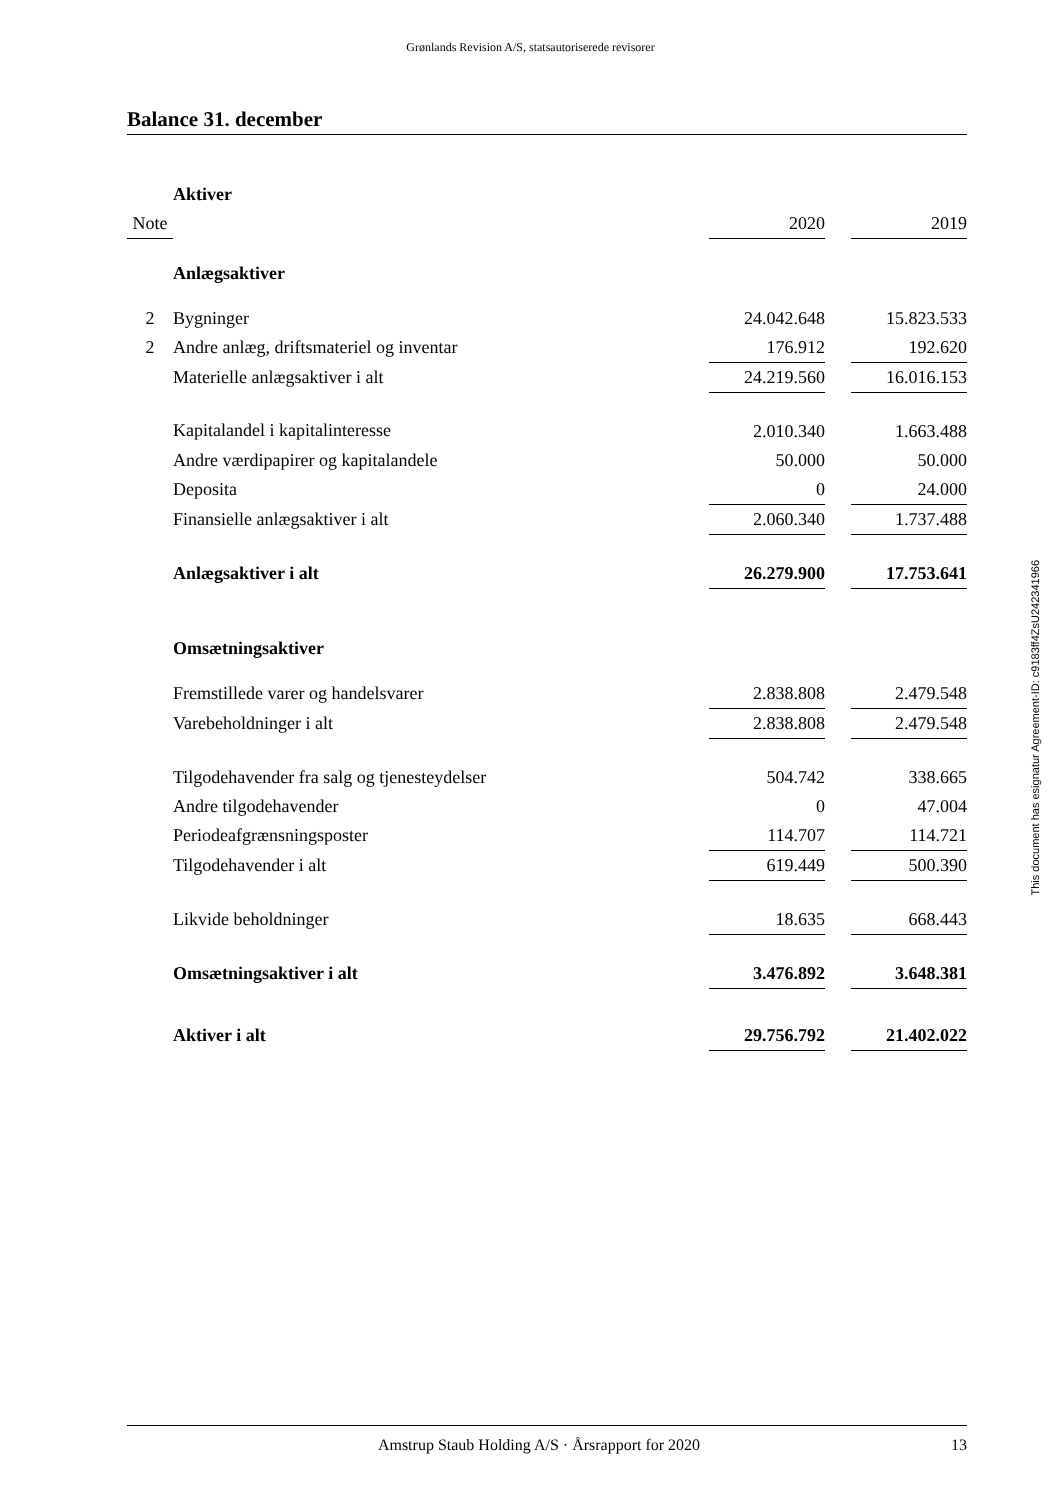Grønlands Revision A/S, statsautoriserede revisorer
Balance 31. december
| | Aktiver | | | |
| Note | | 2020 | | 2019 |
| | Anlægsaktiver | | | |
| 2 | Bygninger | 24.042.648 | | 15.823.533 |
| 2 | Andre anlæg, driftsmateriel og inventar | 176.912 | | 192.620 |
| | Materielle anlægsaktiver i alt | 24.219.560 | | 16.016.153 |
| | Kapitalandel i kapitalinteresse | 2.010.340 | | 1.663.488 |
| | Andre værdipapirer og kapitalandele | 50.000 | | 50.000 |
| | Deposita | 0 | | 24.000 |
| | Finansielle anlægsaktiver i alt | 2.060.340 | | 1.737.488 |
| | Anlægsaktiver i alt | 26.279.900 | | 17.753.641 |
| | Omsætningsaktiver | | | |
| | Fremstillede varer og handelsvarer | 2.838.808 | | 2.479.548 |
| | Varebeholdninger i alt | 2.838.808 | | 2.479.548 |
| | Tilgodehavender fra salg og tjenesteydelser | 504.742 | | 338.665 |
| | Andre tilgodehavender | 0 | | 47.004 |
| | Periodeafgrænsningsposter | 114.707 | | 114.721 |
| | Tilgodehavender i alt | 619.449 | | 500.390 |
| | Likvide beholdninger | 18.635 | | 668.443 |
| | Omsætningsaktiver i alt | 3.476.892 | | 3.648.381 |
| | Aktiver i alt | 29.756.792 | | 21.402.022 |
This document has esignatur Agreement-ID: c9183ff4ZsU242341966
Amstrup Staub Holding A/S · Årsrapport for 2020 13